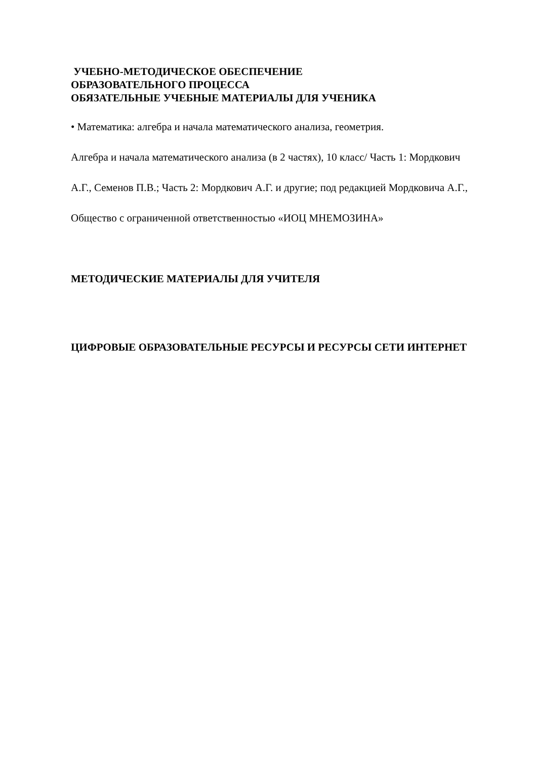УЧЕБНО-МЕТОДИЧЕСКОЕ ОБЕСПЕЧЕНИЕ
ОБРАЗОВАТЕЛЬНОГО ПРОЦЕССА
ОБЯЗАТЕЛЬНЫЕ УЧЕБНЫЕ МАТЕРИАЛЫ ДЛЯ УЧЕНИКА
• Математика: алгебра и начала математического анализа, геометрия.
Алгебра и начала математического анализа (в 2 частях), 10 класс/ Часть 1: Мордкович А.Г., Семенов П.В.; Часть 2: Мордкович А.Г. и другие; под редакцией Мордковича А.Г., Общество с ограниченной ответственностью «ИОЦ МНЕМОЗИНА»
МЕТОДИЧЕСКИЕ МАТЕРИАЛЫ ДЛЯ УЧИТЕЛЯ
ЦИФРОВЫЕ ОБРАЗОВАТЕЛЬНЫЕ РЕСУРСЫ И РЕСУРСЫ СЕТИ ИНТЕРНЕТ